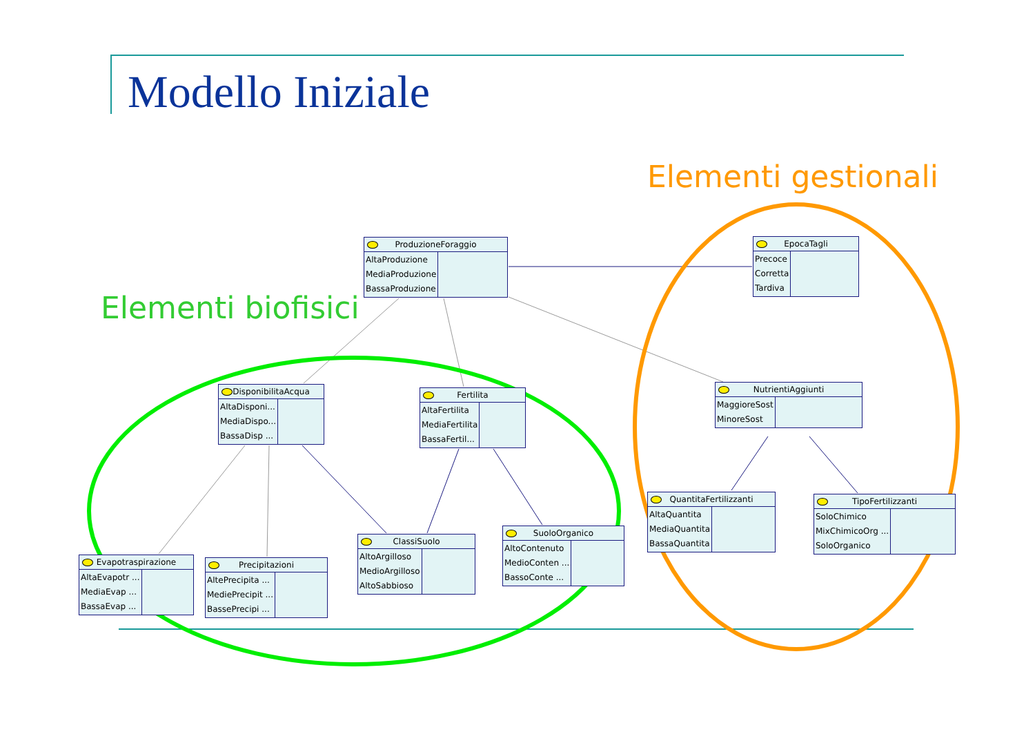Modello Iniziale
Elementi gestionali
Elementi biofisici
ProduzioneForaggio
AltaProduzione
MediaProduzione
BassaProduzione
EpocaTagli
Precoce
Corretta
Tardiva
DisponibilitaAcqua
AltaDisponi...
MediaDispo...
BassaDisp ...
Fertilita
AltaFertilita
MediaFertilita
BassaFertil...
NutrientiAggiunti
MaggioreSost
MinoreSost
Evapotraspirazione
AltaEvapotr ...
MediaEvap ...
BassaEvap ...
Precipitazioni
AltePrecipita ...
MediePrecipit ...
BassePrecipi ...
ClassiSuolo
AltoArgilloso
MedioArgilloso
AltoSabbioso
SuoloOrganico
AltoContenuto
MedioConten ...
BassoConte ...
QuantitaFertilizzanti
AltaQuantita
MediaQuantita
BassaQuantita
TipoFertilizzanti
SoloChimico
MixChimicoOrg ...
SoloOrganico